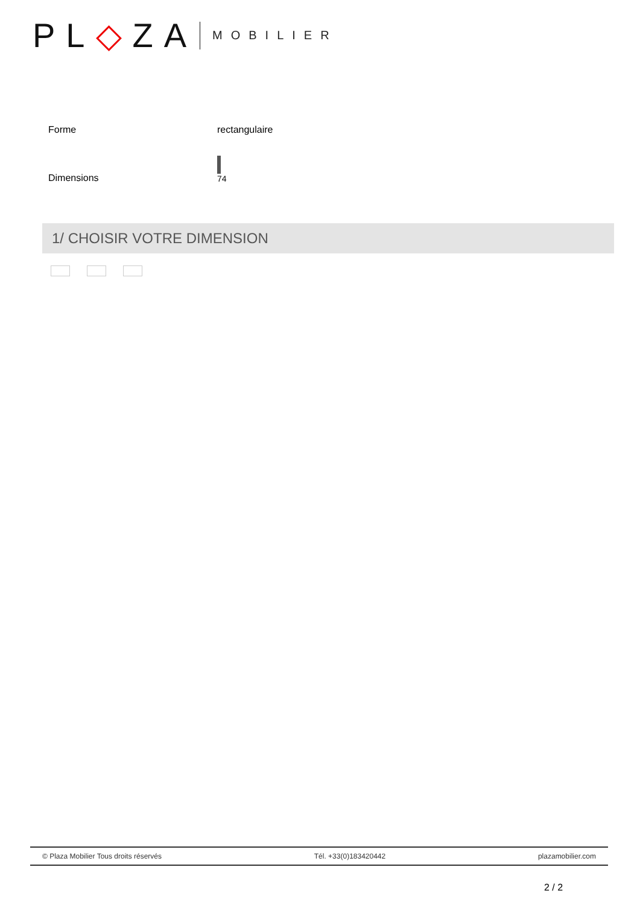PL◇ZA MOBILIER
| Forme | rectangulaire |
| Dimensions | 74 |
1/ CHOISIR VOTRE DIMENSION
© Plaza Mobilier Tous droits réservés Tél. +33(0)183420442 plazamobilier.com
2 / 2